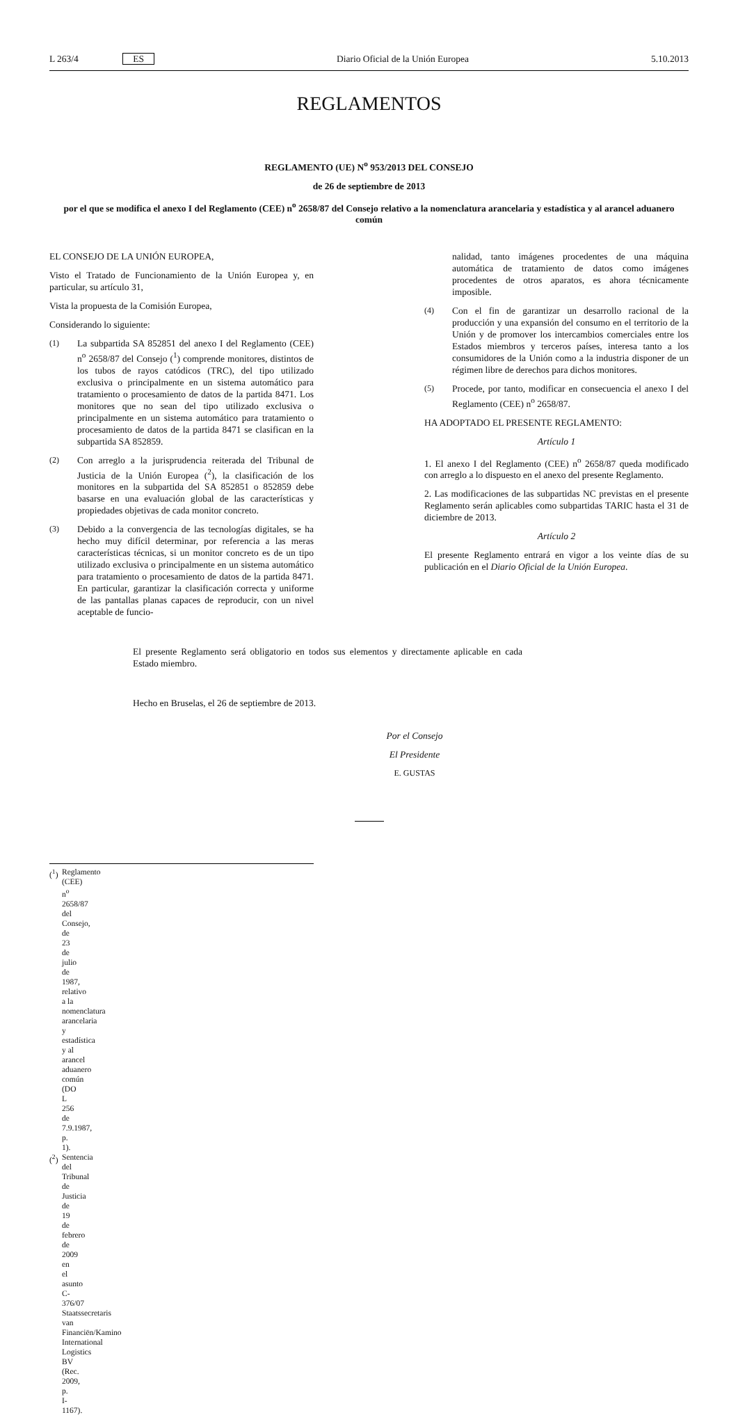L 263/4 ES Diario Oficial de la Unión Europea 5.10.2013
REGLAMENTOS
REGLAMENTO (UE) N<sup>o</sup> 953/2013 DEL CONSEJO
de 26 de septiembre de 2013
por el que se modifica el anexo I del Reglamento (CEE) n<sup>o</sup> 2658/87 del Consejo relativo a la nomenclatura arancelaria y estadística y al arancel aduanero común
EL CONSEJO DE LA UNIÓN EUROPEA,
Visto el Tratado de Funcionamiento de la Unión Europea y, en particular, su artículo 31,
Vista la propuesta de la Comisión Europea,
Considerando lo siguiente:
(1) La subpartida SA 852851 del anexo I del Reglamento (CEE) n<sup>o</sup> 2658/87 del Consejo (<sup>1</sup>) comprende monitores, distintos de los tubos de rayos catódicos (TRC), del tipo utilizado exclusiva o principalmente en un sistema automático para tratamiento o procesamiento de datos de la partida 8471. Los monitores que no sean del tipo utilizado exclusiva o principalmente en un sistema automático para tratamiento o procesamiento de datos de la partida 8471 se clasifican en la subpartida SA 852859.
(2) Con arreglo a la jurisprudencia reiterada del Tribunal de Justicia de la Unión Europea (<sup>2</sup>), la clasificación de los monitores en la subpartida del SA 852851 o 852859 debe basarse en una evaluación global de las características y propiedades objetivas de cada monitor concreto.
(3) Debido a la convergencia de las tecnologías digitales, se ha hecho muy difícil determinar, por referencia a las meras características técnicas, si un monitor concreto es de un tipo utilizado exclusiva o principalmente en un sistema automático para tratamiento o procesamiento de datos de la partida 8471. En particular, garantizar la clasificación correcta y uniforme de las pantallas planas capaces de reproducir, con un nivel aceptable de funcio-
nalidad, tanto imágenes procedentes de una máquina automática de tratamiento de datos como imágenes procedentes de otros aparatos, es ahora técnicamente imposible.
(4) Con el fin de garantizar un desarrollo racional de la producción y una expansión del consumo en el territorio de la Unión y de promover los intercambios comerciales entre los Estados miembros y terceros países, interesa tanto a los consumidores de la Unión como a la industria disponer de un régimen libre de derechos para dichos monitores.
(5) Procede, por tanto, modificar en consecuencia el anexo I del Reglamento (CEE) n<sup>o</sup> 2658/87.
HA ADOPTADO EL PRESENTE REGLAMENTO:
Artículo 1
1. El anexo I del Reglamento (CEE) n<sup>o</sup> 2658/87 queda modificado con arreglo a lo dispuesto en el anexo del presente Reglamento.
2. Las modificaciones de las subpartidas NC previstas en el presente Reglamento serán aplicables como subpartidas TARIC hasta el 31 de diciembre de 2013.
Artículo 2
El presente Reglamento entrará en vigor a los veinte días de su publicación en el Diario Oficial de la Unión Europea.
El presente Reglamento será obligatorio en todos sus elementos y directamente aplicable en cada Estado miembro.
Hecho en Bruselas, el 26 de septiembre de 2013.
Por el Consejo
El Presidente
E. GUSTAS
(<sup>1</sup>) Reglamento (CEE) n<sup>o</sup> 2658/87 del Consejo, de 23 de julio de 1987, relativo a la nomenclatura arancelaria y estadística y al arancel aduanero común (DO L 256 de 7.9.1987, p. 1).
(<sup>2</sup>) Sentencia del Tribunal de Justicia de 19 de febrero de 2009 en el asunto C-376/07 Staatssecretaris van Financiën/Kamino International Logistics BV (Rec. 2009, p. I-1167).